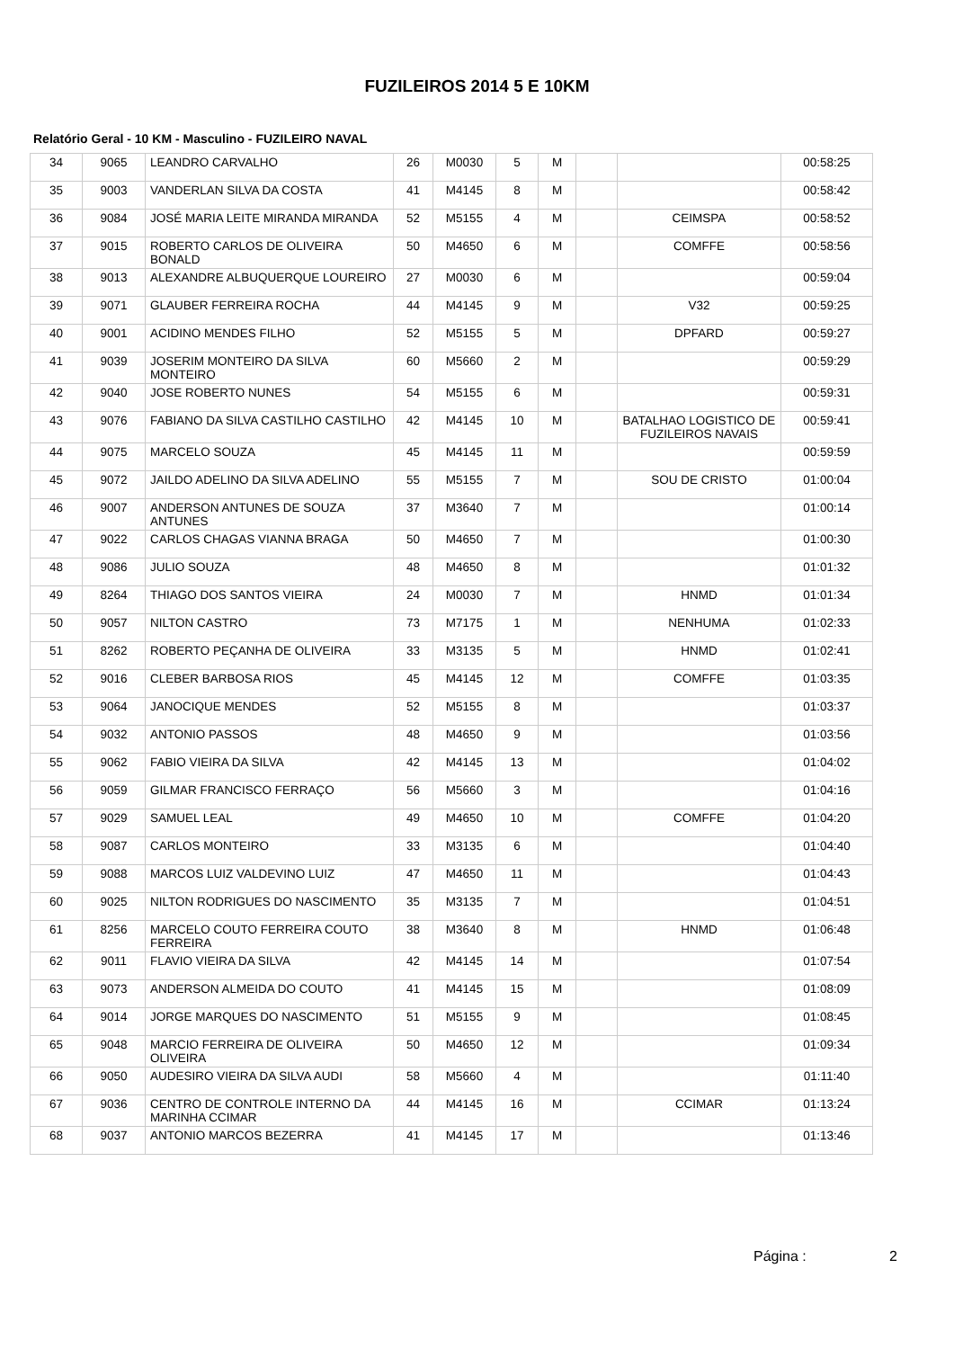FUZILEIROS 2014 5 E 10KM
Relatório Geral - 10 KM - Masculino - FUZILEIRO NAVAL
| 34 | 9065 | LEANDRO CARVALHO | 26 | M0030 | 5 | M | | | 00:58:25 |
| 35 | 9003 | VANDERLAN SILVA DA COSTA | 41 | M4145 | 8 | M | | | 00:58:42 |
| 36 | 9084 | JOSÉ MARIA LEITE MIRANDA MIRANDA | 52 | M5155 | 4 | M | | CEIMSPA | 00:58:52 |
| 37 | 9015 | ROBERTO CARLOS DE OLIVEIRA BONALD | 50 | M4650 | 6 | M | | COMFFE | 00:58:56 |
| 38 | 9013 | ALEXANDRE ALBUQUERQUE LOUREIRO | 27 | M0030 | 6 | M | | | 00:59:04 |
| 39 | 9071 | GLAUBER FERREIRA ROCHA | 44 | M4145 | 9 | M | | V32 | 00:59:25 |
| 40 | 9001 | ACIDINO MENDES FILHO | 52 | M5155 | 5 | M | | DPFARD | 00:59:27 |
| 41 | 9039 | JOSERIM MONTEIRO DA SILVA MONTEIRO | 60 | M5660 | 2 | M | | | 00:59:29 |
| 42 | 9040 | JOSE ROBERTO NUNES | 54 | M5155 | 6 | M | | | 00:59:31 |
| 43 | 9076 | FABIANO DA SILVA CASTILHO CASTILHO | 42 | M4145 | 10 | M | | BATALHAO LOGISTICO DE FUZILEIROS NAVAIS | 00:59:41 |
| 44 | 9075 | MARCELO SOUZA | 45 | M4145 | 11 | M | | | 00:59:59 |
| 45 | 9072 | JAILDO ADELINO DA SILVA ADELINO | 55 | M5155 | 7 | M | | SOU DE CRISTO | 01:00:04 |
| 46 | 9007 | ANDERSON ANTUNES DE SOUZA ANTUNES | 37 | M3640 | 7 | M | | | 01:00:14 |
| 47 | 9022 | CARLOS CHAGAS VIANNA BRAGA | 50 | M4650 | 7 | M | | | 01:00:30 |
| 48 | 9086 | JULIO SOUZA | 48 | M4650 | 8 | M | | | 01:01:32 |
| 49 | 8264 | THIAGO DOS SANTOS VIEIRA | 24 | M0030 | 7 | M | | HNMD | 01:01:34 |
| 50 | 9057 | NILTON CASTRO | 73 | M7175 | 1 | M | | NENHUMA | 01:02:33 |
| 51 | 8262 | ROBERTO PEÇANHA DE OLIVEIRA | 33 | M3135 | 5 | M | | HNMD | 01:02:41 |
| 52 | 9016 | CLEBER BARBOSA RIOS | 45 | M4145 | 12 | M | | COMFFE | 01:03:35 |
| 53 | 9064 | JANOCIQUE MENDES | 52 | M5155 | 8 | M | | | 01:03:37 |
| 54 | 9032 | ANTONIO PASSOS | 48 | M4650 | 9 | M | | | 01:03:56 |
| 55 | 9062 | FABIO VIEIRA DA SILVA | 42 | M4145 | 13 | M | | | 01:04:02 |
| 56 | 9059 | GILMAR FRANCISCO FERRAÇO | 56 | M5660 | 3 | M | | | 01:04:16 |
| 57 | 9029 | SAMUEL LEAL | 49 | M4650 | 10 | M | | COMFFE | 01:04:20 |
| 58 | 9087 | CARLOS MONTEIRO | 33 | M3135 | 6 | M | | | 01:04:40 |
| 59 | 9088 | MARCOS LUIZ VALDEVINO LUIZ | 47 | M4650 | 11 | M | | | 01:04:43 |
| 60 | 9025 | NILTON RODRIGUES DO NASCIMENTO | 35 | M3135 | 7 | M | | | 01:04:51 |
| 61 | 8256 | MARCELO COUTO FERREIRA COUTO FERREIRA | 38 | M3640 | 8 | M | | HNMD | 01:06:48 |
| 62 | 9011 | FLAVIO VIEIRA DA SILVA | 42 | M4145 | 14 | M | | | 01:07:54 |
| 63 | 9073 | ANDERSON ALMEIDA DO COUTO | 41 | M4145 | 15 | M | | | 01:08:09 |
| 64 | 9014 | JORGE MARQUES DO NASCIMENTO | 51 | M5155 | 9 | M | | | 01:08:45 |
| 65 | 9048 | MARCIO FERREIRA DE OLIVEIRA OLIVEIRA | 50 | M4650 | 12 | M | | | 01:09:34 |
| 66 | 9050 | AUDESIRO VIEIRA DA SILVA AUDI | 58 | M5660 | 4 | M | | | 01:11:40 |
| 67 | 9036 | CENTRO DE CONTROLE INTERNO DA MARINHA CCIMAR | 44 | M4145 | 16 | M | | CCIMAR | 01:13:24 |
| 68 | 9037 | ANTONIO MARCOS BEZERRA | 41 | M4145 | 17 | M | | | 01:13:46 |
Página : 2